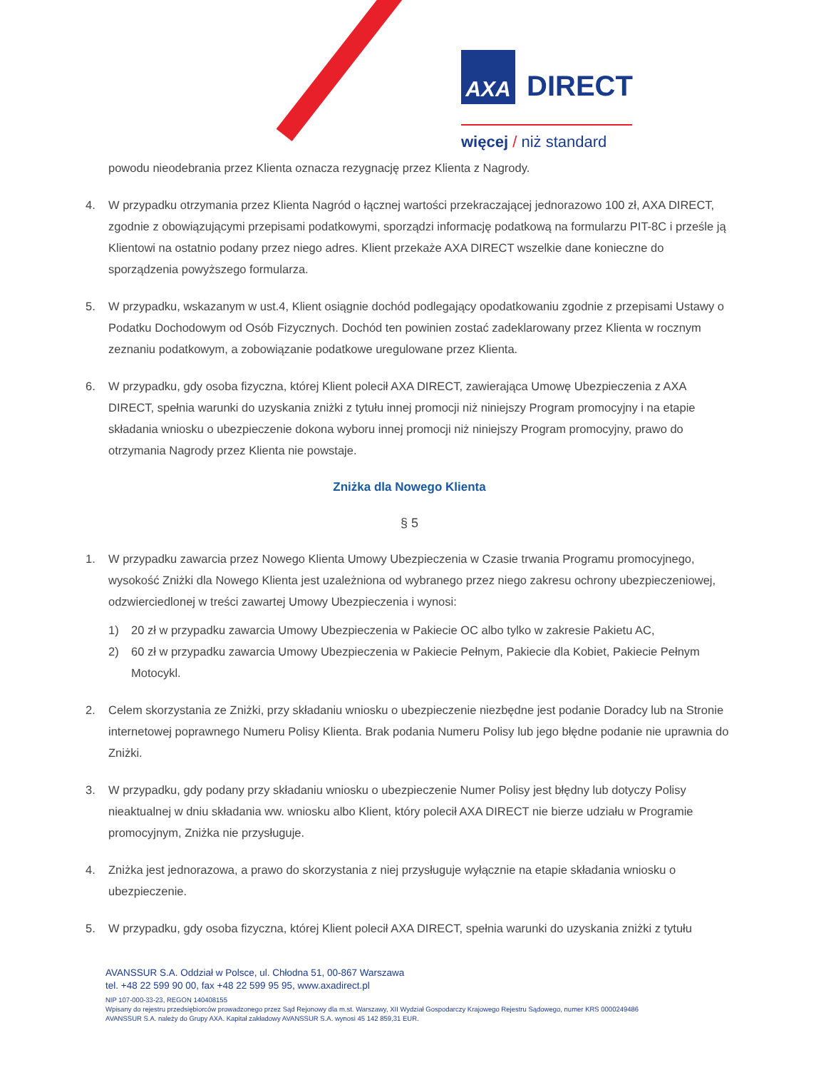AXA DIRECT
więcej / niż standard
powodu nieodebrania przez Klienta oznacza rezygnację przez Klienta z Nagrody.
4. W przypadku otrzymania przez Klienta Nagród o łącznej wartości przekraczającej jednorazowo 100 zł, AXA DIRECT, zgodnie z obowiązującymi przepisami podatkowymi, sporządzi informację podatkową na formularzu PIT-8C i prześle ją Klientowi na ostatnio podany przez niego adres. Klient przekaże AXA DIRECT wszelkie dane konieczne do sporządzenia powyższego formularza.
5. W przypadku, wskazanym w ust.4, Klient osiągnie dochód podlegający opodatkowaniu zgodnie z przepisami Ustawy o Podatku Dochodowym od Osób Fizycznych. Dochód ten powinien zostać zadeklarowany przez Klienta w rocznym zeznaniu podatkowym, a zobowiązanie podatkowe uregulowane przez Klienta.
6. W przypadku, gdy osoba fizyczna, której Klient polecił AXA DIRECT, zawierająca Umowę Ubezpieczenia z AXA DIRECT, spełnia warunki do uzyskania zniżki z tytułu innej promocji niż niniejszy Program promocyjny i na etapie składania wniosku o ubezpieczenie dokona wyboru innej promocji niż niniejszy Program promocyjny, prawo do otrzymania Nagrody przez Klienta nie powstaje.
Zniżka dla Nowego Klienta
§ 5
1. W przypadku zawarcia przez Nowego Klienta Umowy Ubezpieczenia w Czasie trwania Programu promocyjnego, wysokość Zniżki dla Nowego Klienta jest uzależniona od wybranego przez niego zakresu ochrony ubezpieczeniowej, odzwierciedlonej w treści zawartej Umowy Ubezpieczenia i wynosi:
1) 20 zł w przypadku zawarcia Umowy Ubezpieczenia w Pakiecie OC albo tylko w zakresie Pakietu AC,
2) 60 zł w przypadku zawarcia Umowy Ubezpieczenia w Pakiecie Pełnym, Pakiecie dla Kobiet, Pakiecie Pełnym Motocykl.
2. Celem skorzystania ze Zniżki, przy składaniu wniosku o ubezpieczenie niezbędne jest podanie Doradcy lub na Stronie internetowej poprawnego Numeru Polisy Klienta. Brak podania Numeru Polisy lub jego błędne podanie nie uprawnia do Zniżki.
3. W przypadku, gdy podany przy składaniu wniosku o ubezpieczenie Numer Polisy jest błędny lub dotyczy Polisy nieaktualnej w dniu składania ww. wniosku albo Klient, który polecił AXA DIRECT nie bierze udziału w Programie promocyjnym, Zniżka nie przysługuje.
4. Zniżka jest jednorazowa, a prawo do skorzystania z niej przysługuje wyłącznie na etapie składania wniosku o ubezpieczenie.
5. W przypadku, gdy osoba fizyczna, której Klient polecił AXA DIRECT, spełnia warunki do uzyskania zniżki z tytułu
AVANSSUR S.A. Oddział w Polsce, ul. Chłodna 51, 00-867 Warszawa
tel. +48 22 599 90 00, fax +48 22 599 95 95, www.axadirect.pl
NIP 107-000-33-23, REGON 140408155
Wpisany do rejestru przedsiębiorców prowadzonego przez Sąd Rejonowy dla m.st. Warszawy, XII Wydział Gospodarczy Krajowego Rejestru Sądowego, numer KRS 0000249486
AVANSSUR S.A. należy do Grupy AXA. Kapitał zakładowy AVANSSUR S.A. wynosi 45 142 859,31 EUR.